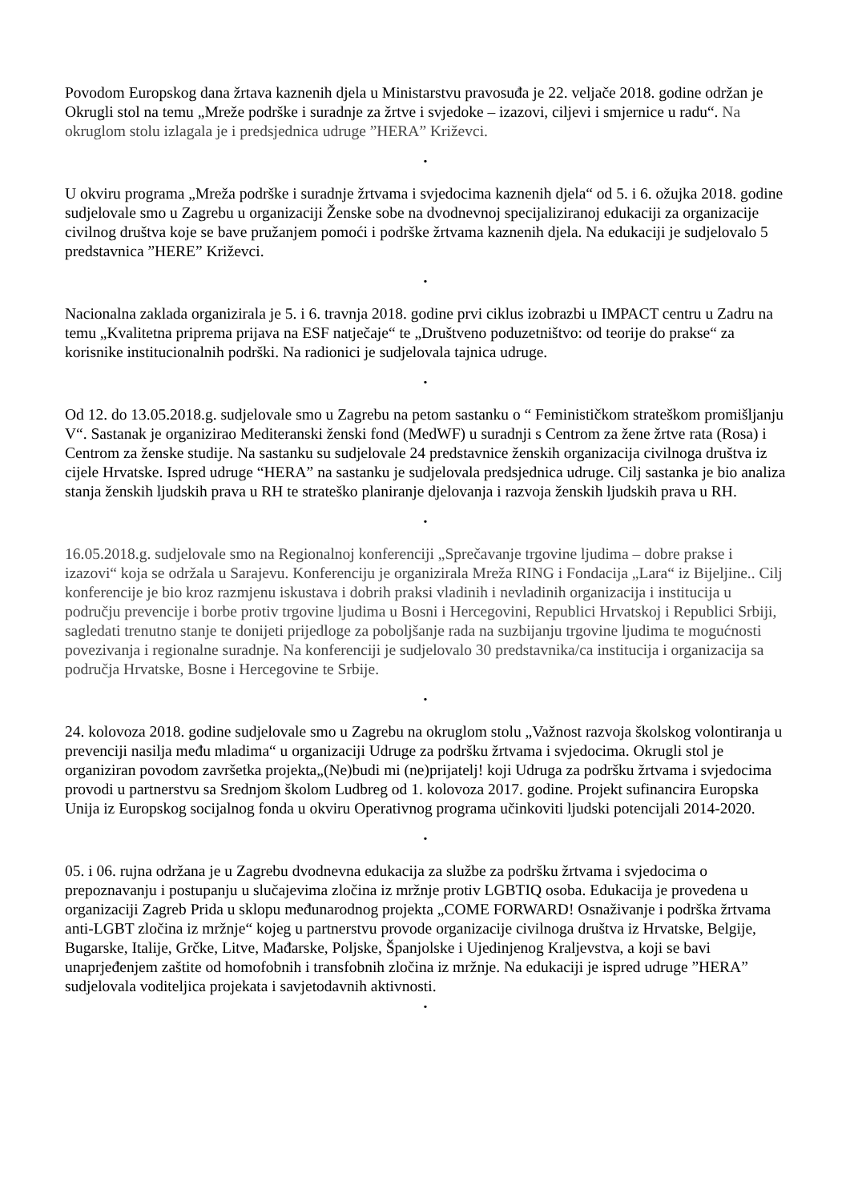Povodom Europskog dana žrtava kaznenih djela u Ministarstvu pravosuđa je 22. veljače 2018. godine održan je Okrugli stol na temu „Mreže podrške i suradnje za žrtve i svjedoke – izazovi, ciljevi i smjernice u radu“. Na okruglom stolu izlagala je i predsjednica udruge ”HERA” Križevci.
•
U okviru programa „Mreža podrške i suradnje žrtvama i svjedocima kaznenih djela“ od 5. i 6. ožujka 2018. godine sudjelovale smo u Zagrebu u organizaciji Ženske sobe na dvodnevnoj specijaliziranoj edukaciji za organizacije civilnog društva koje se bave pružanjem pomoći i podrške žrtvama kaznenih djela. Na edukaciji je sudjelovalo 5 predstavnica ”HERE” Križevci.
•
Nacionalna zaklada organizirala je 5. i 6. travnja 2018. godine prvi ciklus izobrazbi u IMPACT centru u Zadru na temu „Kvalitetna priprema prijava na ESF natječaje“ te „Društveno poduzetništvo: od teorije do prakse“ za korisnike institucionalnih podrški. Na radionici je sudjelovala tajnica udruge.
•
Od 12. do 13.05.2018.g. sudjelovale smo u Zagrebu na petom sastanku o “ Feminističkom strateškom promišljanju V“. Sastanak je organizirao Mediteranski ženski fond (MedWF) u suradnji s Centrom za žene žrtve rata (Rosa) i Centrom za ženske studije. Na sastanku su sudjelovale 24 predstavnice ženskih organizacija civilnoga društva iz cijele Hrvatske. Ispred udruge “HERA” na sastanku je sudjelovala predsjednica udruge. Cilj sastanka je bio analiza stanja ženskih ljudskih prava u RH te strateško planiranje djelovanja i razvoja ženskih ljudskih prava u RH.
•
16.05.2018.g. sudjelovale smo na Regionalnoj konferenciji „Sprečavanje trgovine ljudima – dobre prakse i izazovi“ koja se održala u Sarajevu. Konferenciju je organizirala Mreža RING i Fondacija „Lara“ iz Bijeljine.. Cilj konferencije je bio kroz razmjenu iskustava i dobrih praksi vladinih i nevladinih organizacija i institucija u području prevencije i borbe protiv trgovine ljudima u Bosni i Hercegovini, Republici Hrvatskoj i Republici Srbiji, sagledati trenutno stanje te donijeti prijedloge za poboljšanje rada na suzbijanju trgovine ljudima te mogućnosti povezivanja i regionalne suradnje. Na konferenciji je sudjelovalo 30 predstavnika/ca institucija i organizacija sa područja Hrvatske, Bosne i Hercegovine te Srbije.
•
24. kolovoza 2018. godine sudjelovale smo u Zagrebu na okruglom stolu „Važnost razvoja školskog volontiranja u prevenciji nasilja među mladima“ u organizaciji Udruge za podršku žrtvama i svjedocima. Okrugli stol je organiziran povodom završetka projekta„(Ne)budi mi (ne)prijatelj! koji Udruga za podršku žrtvama i svjedocima provodi u partnerstvu sa Srednjom školom Ludbreg od 1. kolovoza 2017. godine. Projekt sufinancira Europska Unija iz Europskog socijalnog fonda u okviru Operativnog programa učinkoviti ljudski potencijali 2014-2020.
•
05. i 06. rujna održana je u Zagrebu dvodnevna edukacija za službe za podršku žrtvama i svjedocima o prepoznavanju i postupanju u slučajevima zločina iz mržnje protiv LGBTIQ osoba. Edukacija je provedena u organizaciji Zagreb Prida u sklopu međunarodnog projekta „COME FORWARD! Osnaživanje i podrška žrtvama anti-LGBT zločina iz mržnje“ kojeg u partnerstvu provode organizacije civilnoga društva iz Hrvatske, Belgije, Bugarske, Italije, Grčke, Litve, Mađarske, Poljske, Španjolske i Ujedinjenog Kraljevstva, a koji se bavi unaprjeđenjem zaštite od homofobnih i transfobnih zločina iz mržnje. Na edukaciji je ispred udruge ”HERA” sudjelovala voditeljica projekata i savjetodavnih aktivnosti.
•